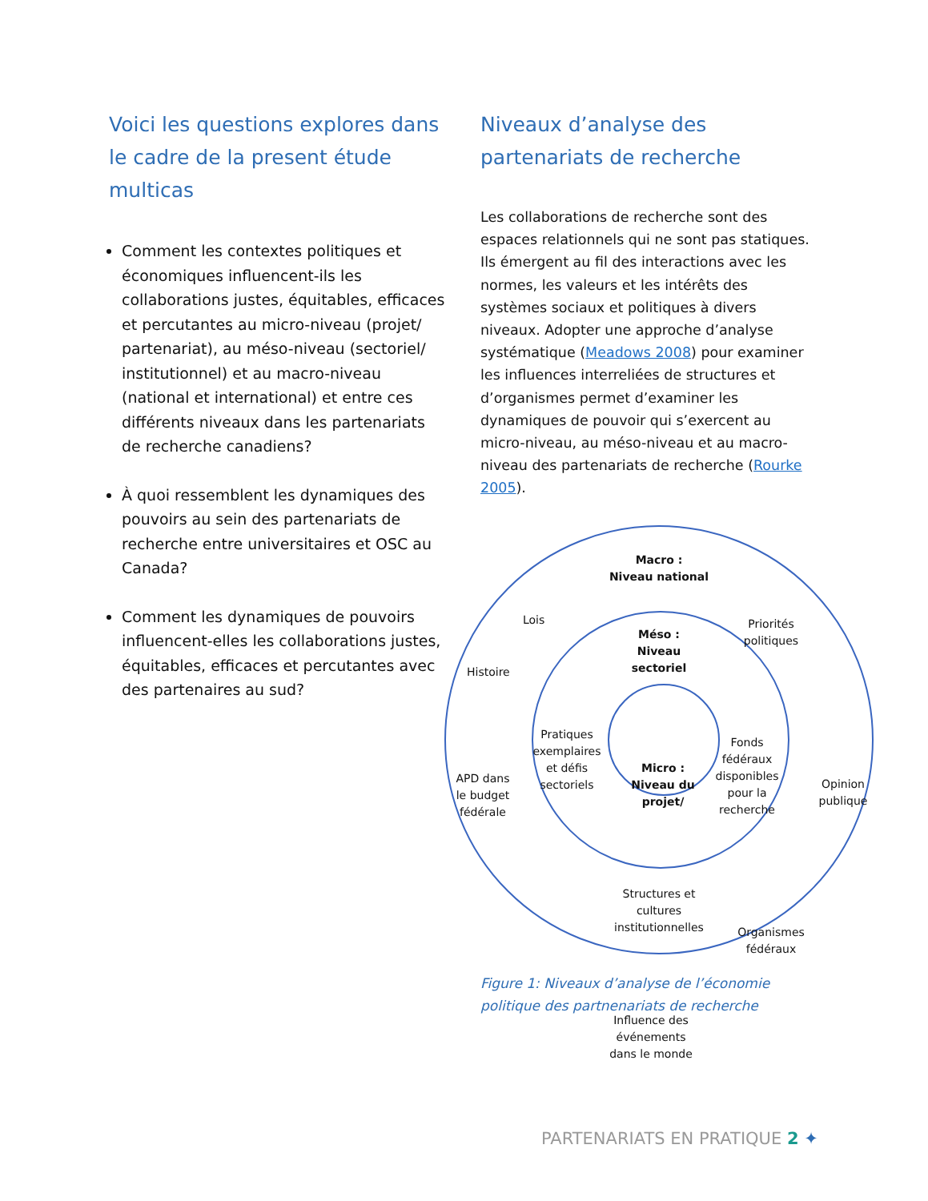Voici les questions explores dans le cadre de la present étude multicas
Comment les contextes politiques et économiques influencent-ils les collaborations justes, équitables, efficaces et percutantes au micro-niveau (projet/ partenariat), au méso-niveau (sectoriel/ institutionnel) et au macro-niveau (national et international) et entre ces différents niveaux dans les partenariats de recherche canadiens?
À quoi ressemblent les dynamiques des pouvoirs au sein des partenariats de recherche entre universitaires et OSC au Canada?
Comment les dynamiques de pouvoirs influencent-elles les collaborations justes, équitables, efficaces et percutantes avec des partenaires au sud?
Niveaux d’analyse des partenariats de recherche
Les collaborations de recherche sont des espaces relationnels qui ne sont pas statiques. Ils émergent au fil des interactions avec les normes, les valeurs et les intérêts des systèmes sociaux et politiques à divers niveaux. Adopter une approche d’analyse systématique (Meadows 2008) pour examiner les influences interreliées de structures et d’organismes permet d’examiner les dynamiques de pouvoir qui s’exercent au micro-niveau, au méso-niveau et au macro-niveau des partenariats de recherche (Rourke 2005).
Macro :
Niveau national
Lois
Priorités politiques
Histoire
Méso :
Niveau
sectoriel
Pratiques exemplaires et défis sectoriels
Micro :
Niveau du projet/
Fonds fédéraux disponibles pour la recherche
APD dans le budget fédérale
Opinion publique
Structures et cultures institutionnelles
Organismes fédéraux
Influence des événements dans le monde
Figure 1: Niveaux d’analyse de l’économie politique des partnenariats de recherche
PARTENARIATS EN PRATIQUE 2 ✦